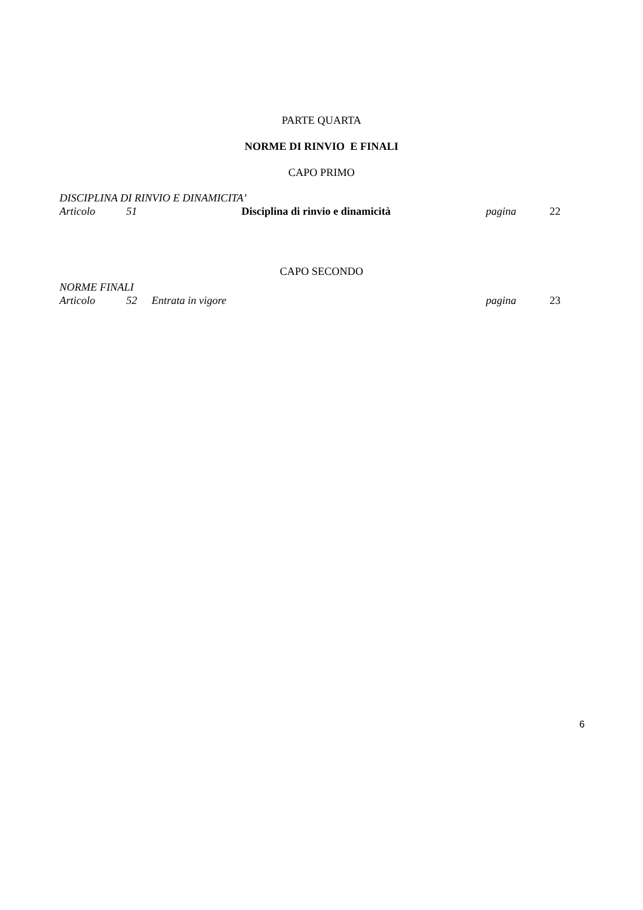PARTE QUARTA
NORME DI RINVIO E FINALI
CAPO PRIMO
DISCIPLINA DI RINVIO E DINAMICITA’
Articolo 51 Disciplina di rinvio e dinamicità pagina 22
CAPO SECONDO
NORME FINALI
Articolo 52 Entrata in vigore pagina 23
6